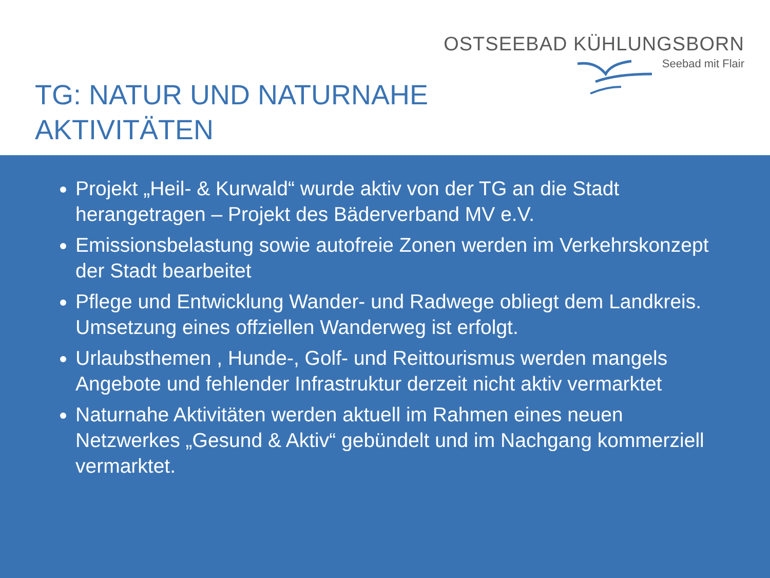OSTSEEBAD KÜHLUNGSBORN
Seebad mit Flair
TG: NATUR UND NATURNAHE
AKTIVITÄTEN
Projekt „Heil- & Kurwald“ wurde aktiv von der TG an die Stadt herangetragen – Projekt des Bäderverband MV e.V.
Emissionsbelastung sowie autofreie Zonen werden im Verkehrskonzept der Stadt bearbeitet
Pflege und Entwicklung Wander- und Radwege obliegt dem Landkreis. Umsetzung eines offziellen Wanderweg ist erfolgt.
Urlaubsthemen , Hunde-, Golf- und Reittourismus werden mangels Angebote und fehlender Infrastruktur derzeit nicht aktiv vermarktet
Naturnahe Aktivitäten werden aktuell im Rahmen eines neuen Netzwerkes „Gesund & Aktiv“ gebündelt und im Nachgang kommerziell vermarktet.